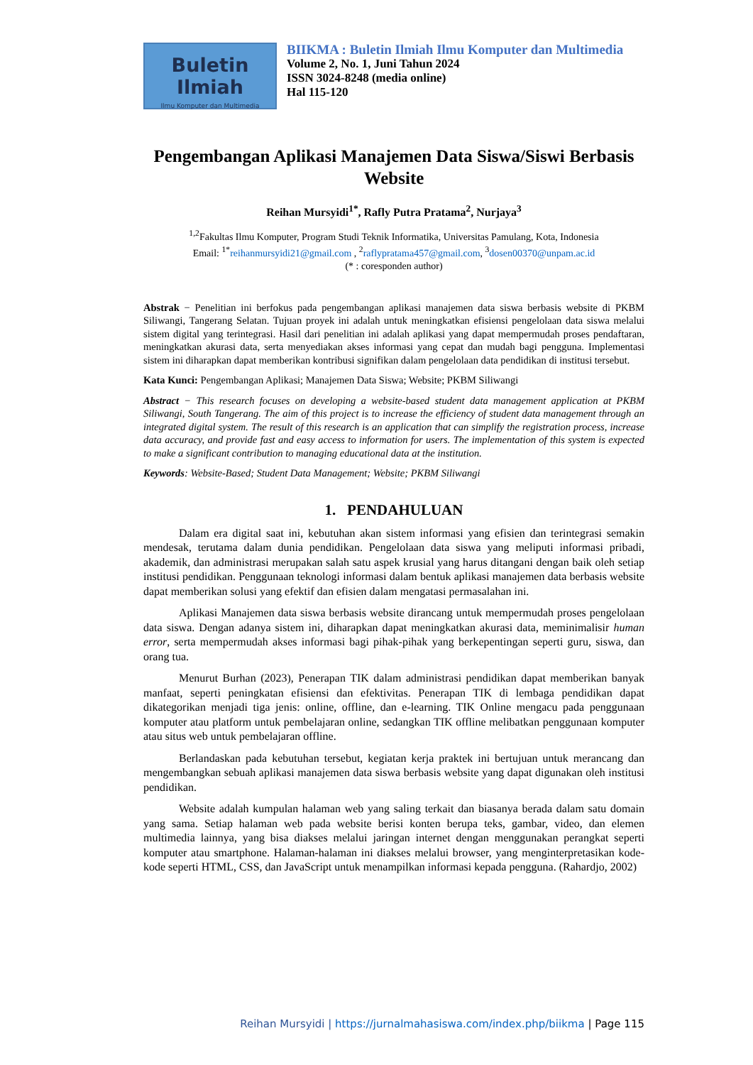Buletin Ilmiah
Ilmu Komputer dan Multimedia
BIIKMA : Buletin Ilmiah Ilmu Komputer dan Multimedia
Volume 2, No. 1, Juni Tahun 2024
ISSN 3024-8248 (media online)
Hal 115-120
Pengembangan Aplikasi Manajemen Data Siswa/Siswi Berbasis Website
Reihan Mursyidi<sup>1*</sup>, Rafly Putra Pratama<sup>2</sup>, Nurjaya<sup>3</sup>
<sup>1,2</sup>Fakultas Ilmu Komputer, Program Studi Teknik Informatika, Universitas Pamulang, Kota, Indonesia
Email: <sup>1*</sup>reihanmursyidi21@gmail.com , <sup>2</sup>raflypratama457@gmail.com, <sup>3</sup>dosen00370@unpam.ac.id
(* : coresponden author)
Abstrak − Penelitian ini berfokus pada pengembangan aplikasi manajemen data siswa berbasis website di PKBM Siliwangi, Tangerang Selatan. Tujuan proyek ini adalah untuk meningkatkan efisiensi pengelolaan data siswa melalui sistem digital yang terintegrasi. Hasil dari penelitian ini adalah aplikasi yang dapat mempermudah proses pendaftaran, meningkatkan akurasi data, serta menyediakan akses informasi yang cepat dan mudah bagi pengguna. Implementasi sistem ini diharapkan dapat memberikan kontribusi signifikan dalam pengelolaan data pendidikan di institusi tersebut.
Kata Kunci: Pengembangan Aplikasi; Manajemen Data Siswa; Website; PKBM Siliwangi
Abstract − This research focuses on developing a website-based student data management application at PKBM Siliwangi, South Tangerang. The aim of this project is to increase the efficiency of student data management through an integrated digital system. The result of this research is an application that can simplify the registration process, increase data accuracy, and provide fast and easy access to information for users. The implementation of this system is expected to make a significant contribution to managing educational data at the institution.
Keywords: Website-Based; Student Data Management; Website; PKBM Siliwangi
1. PENDAHULUAN
Dalam era digital saat ini, kebutuhan akan sistem informasi yang efisien dan terintegrasi semakin mendesak, terutama dalam dunia pendidikan. Pengelolaan data siswa yang meliputi informasi pribadi, akademik, dan administrasi merupakan salah satu aspek krusial yang harus ditangani dengan baik oleh setiap institusi pendidikan. Penggunaan teknologi informasi dalam bentuk aplikasi manajemen data berbasis website dapat memberikan solusi yang efektif dan efisien dalam mengatasi permasalahan ini.
Aplikasi Manajemen data siswa berbasis website dirancang untuk mempermudah proses pengelolaan data siswa. Dengan adanya sistem ini, diharapkan dapat meningkatkan akurasi data, meminimalisir human error, serta mempermudah akses informasi bagi pihak-pihak yang berkepentingan seperti guru, siswa, dan orang tua.
Menurut Burhan (2023), Penerapan TIK dalam administrasi pendidikan dapat memberikan banyak manfaat, seperti peningkatan efisiensi dan efektivitas. Penerapan TIK di lembaga pendidikan dapat dikategorikan menjadi tiga jenis: online, offline, dan e-learning. TIK Online mengacu pada penggunaan komputer atau platform untuk pembelajaran online, sedangkan TIK offline melibatkan penggunaan komputer atau situs web untuk pembelajaran offline.
Berlandaskan pada kebutuhan tersebut, kegiatan kerja praktek ini bertujuan untuk merancang dan mengembangkan sebuah aplikasi manajemen data siswa berbasis website yang dapat digunakan oleh institusi pendidikan.
Website adalah kumpulan halaman web yang saling terkait dan biasanya berada dalam satu domain yang sama. Setiap halaman web pada website berisi konten berupa teks, gambar, video, dan elemen multimedia lainnya, yang bisa diakses melalui jaringan internet dengan menggunakan perangkat seperti komputer atau smartphone. Halaman-halaman ini diakses melalui browser, yang menginterpretasikan kode-kode seperti HTML, CSS, dan JavaScript untuk menampilkan informasi kepada pengguna. (Rahardjo, 2002)
Reihan Mursyidi | https://jurnalmahasiswa.com/index.php/biikma | Page 115